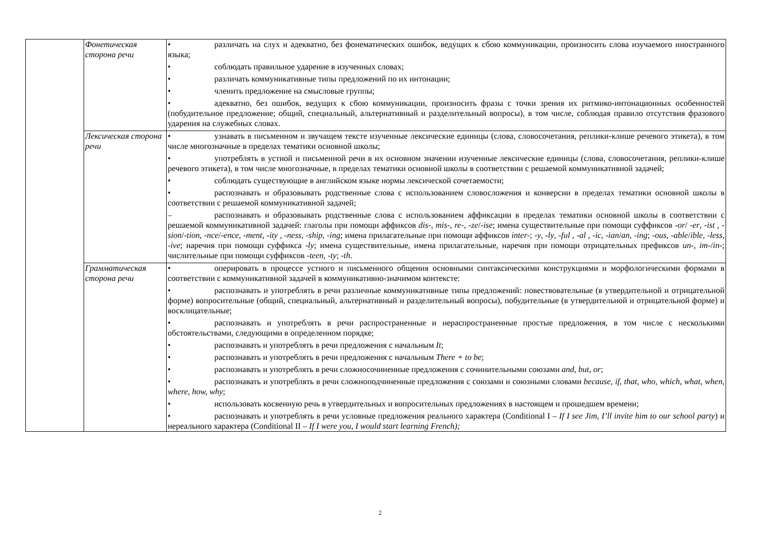| | Фонетическая сторона речи | • различать на слух и адекватно, без фонематических ошибок, ведущих к сбою коммуникации, произносить слова изучаемого иностранного языка; • соблюдать правильное ударение в изученных словах; • различать коммуникативные типы предложений по их интонации; • членить предложение на смысловые группы; • адекватно, без ошибок, ведущих к сбою коммуникации, произносить фразы с точки зрения их ритмико-интонационных особенностей (побудительное предложение; общий, специальный, альтернативный и разделительный вопросы), в том числе, соблюдая правило отсутствия фразового ударения на служебных словах. |
| | Лексическая сторона речи | • узнавать в письменном и звучащем тексте изученные лексические единицы (слова, словосочетания, реплики-клише речевого этикета), в том числе многозначные в пределах тематики основной школы; • употреблять в устной и письменной речи в их основном значении изученные лексические единицы (слова, словосочетания, реплики-клише речевого этикета), в том числе многозначные, в пределах тематики основной школы в соответствии с решаемой коммуникативной задачей; • соблюдать существующие в английском языке нормы лексической сочетаемости; • распознавать и образовывать родственные слова с использованием словосложения и конверсии в пределах тематики основной школы в соответствии с решаемой коммуникативной задачей; – распознавать и образовывать родственные слова с использованием аффиксации в пределах тематики основной школы в соответствии с решаемой коммуникативной задачей: глаголы при помощи аффиксов dis- , mis- , re- , -ze / -ise ; имена существительные при помощи суффиксов -or / -er , -ist , -sion / -tion , -nce / -ence , -ment , -ity , -ness , -ship , -ing ; имена прилагательные при помощи аффиксов inter- ; -y , -ly , -ful , -al , -ic , -ian / an , -ing ; -ous , -able / ible , -less , -ive ; наречия при помощи суффикса -ly ; имена существительные, имена прилагательные, наречия при помощи отрицательных префиксов un- , im- / in- ; числительные при помощи суффиксов -teen , -ty ; -th . |
| | Грамматическая сторона речи | • оперировать в процессе устного и письменного общения основными синтаксическими конструкциями и морфологическими формами в соответствии с коммуникативной задачей в коммуникативно-значимом контексте: • распознавать и употреблять в речи различные коммуникативные типы предложений: повествовательные (в утвердительной и отрицательной форме) вопросительные (общий, специальный, альтернативный и разделительный вопросы), побудительные (в утвердительной и отрицательной форме) и восклицательные; • распознавать и употреблять в речи распространенные и нераспространенные простые предложения, в том числе с несколькими обстоятельствами, следующими в определенном порядке; • распознавать и употреблять в речи предложения с начальным It ; • распознавать и употреблять в речи предложения с начальным There + to be ; • распознавать и употреблять в речи сложносочиненные предложения с сочинительными союзами and , but , or ; • распознавать и употреблять в речи сложноподчиненные предложения с союзами и союзными словами because , if , that , who , which , what , when , where, how, why ; • использовать косвенную речь в утвердительных и вопросительных предложениях в настоящем и прошедшем времени; • распознавать и употреблять в речи условные предложения реального характера (Conditional I – If I see Jim, I’ll invite him to our school party ) и нереального характера (Conditional II – If I were you, I would start learning French); |
2